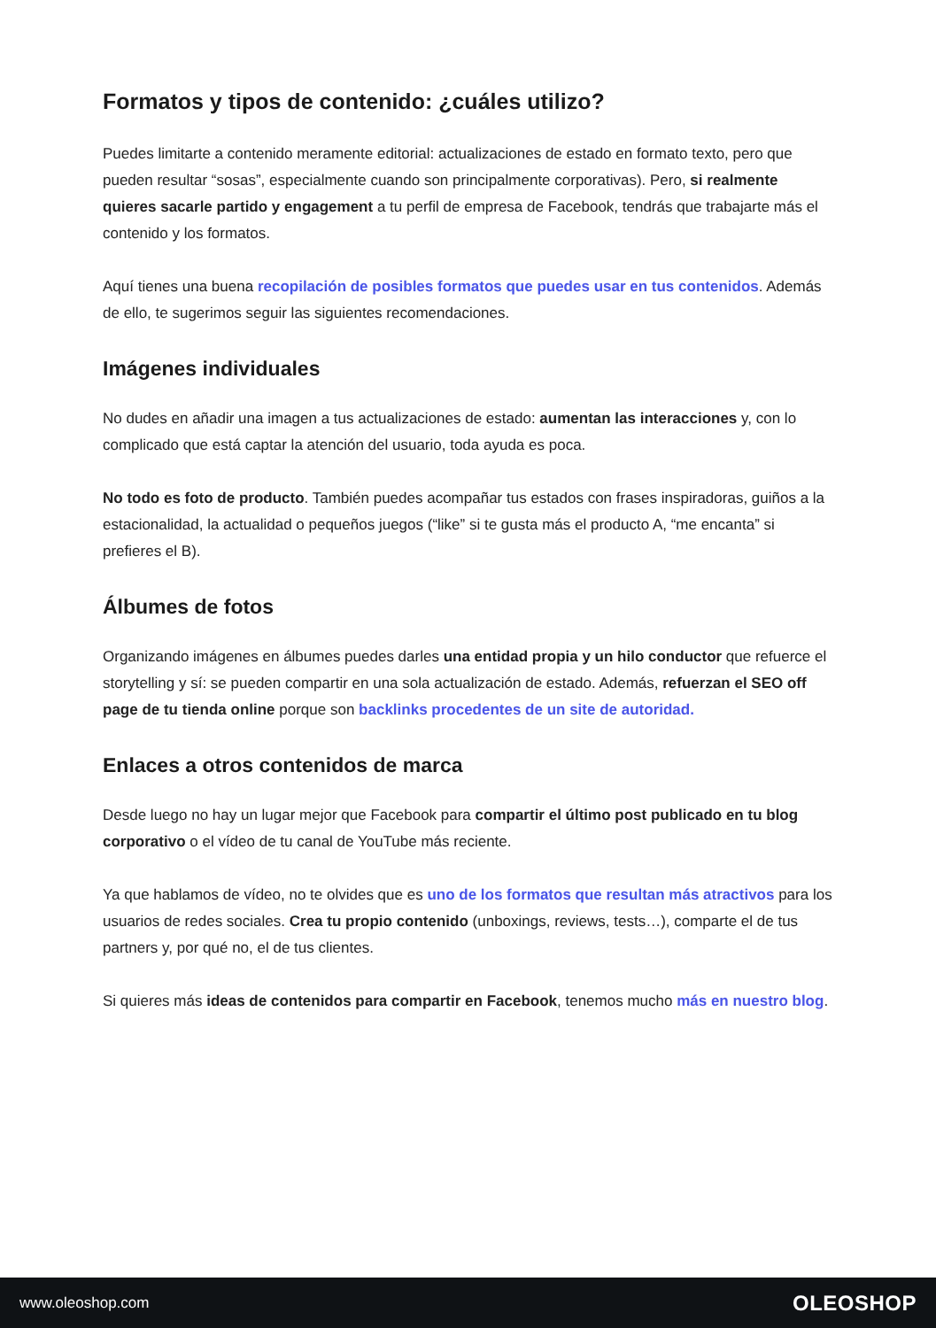Formatos y tipos de contenido: ¿cuáles utilizo?
Puedes limitarte a contenido meramente editorial: actualizaciones de estado en formato texto, pero que pueden resultar “sosas”, especialmente cuando son principalmente corporativas). Pero, si realmente quieres sacarle partido y engagement a tu perfil de empresa de Facebook, tendrás que trabajarte más el contenido y los formatos.
Aquí tienes una buena recopilación de posibles formatos que puedes usar en tus contenidos. Además de ello, te sugerimos seguir las siguientes recomendaciones.
Imágenes individuales
No dudes en añadir una imagen a tus actualizaciones de estado: aumentan las interacciones y, con lo complicado que está captar la atención del usuario, toda ayuda es poca.
No todo es foto de producto. También puedes acompañar tus estados con frases inspiradoras, guiños a la estacionalidad, la actualidad o pequeños juegos (“like” si te gusta más el producto A, “me encanta” si prefieres el B).
Álbumes de fotos
Organizando imágenes en álbumes puedes darles una entidad propia y un hilo conductor que refuerce el storytelling y sí: se pueden compartir en una sola actualización de estado. Además, refuerzan el SEO off page de tu tienda online porque son backlinks procedentes de un site de autoridad.
Enlaces a otros contenidos de marca
Desde luego no hay un lugar mejor que Facebook para compartir el último post publicado en tu blog corporativo o el vídeo de tu canal de YouTube más reciente.
Ya que hablamos de vídeo, no te olvides que es uno de los formatos que resultan más atractivos para los usuarios de redes sociales. Crea tu propio contenido (unboxings, reviews, tests…), comparte el de tus partners y, por qué no, el de tus clientes.
Si quieres más ideas de contenidos para compartir en Facebook, tenemos mucho más en nuestro blog.
www.oleoshop.com OLEOSHOP